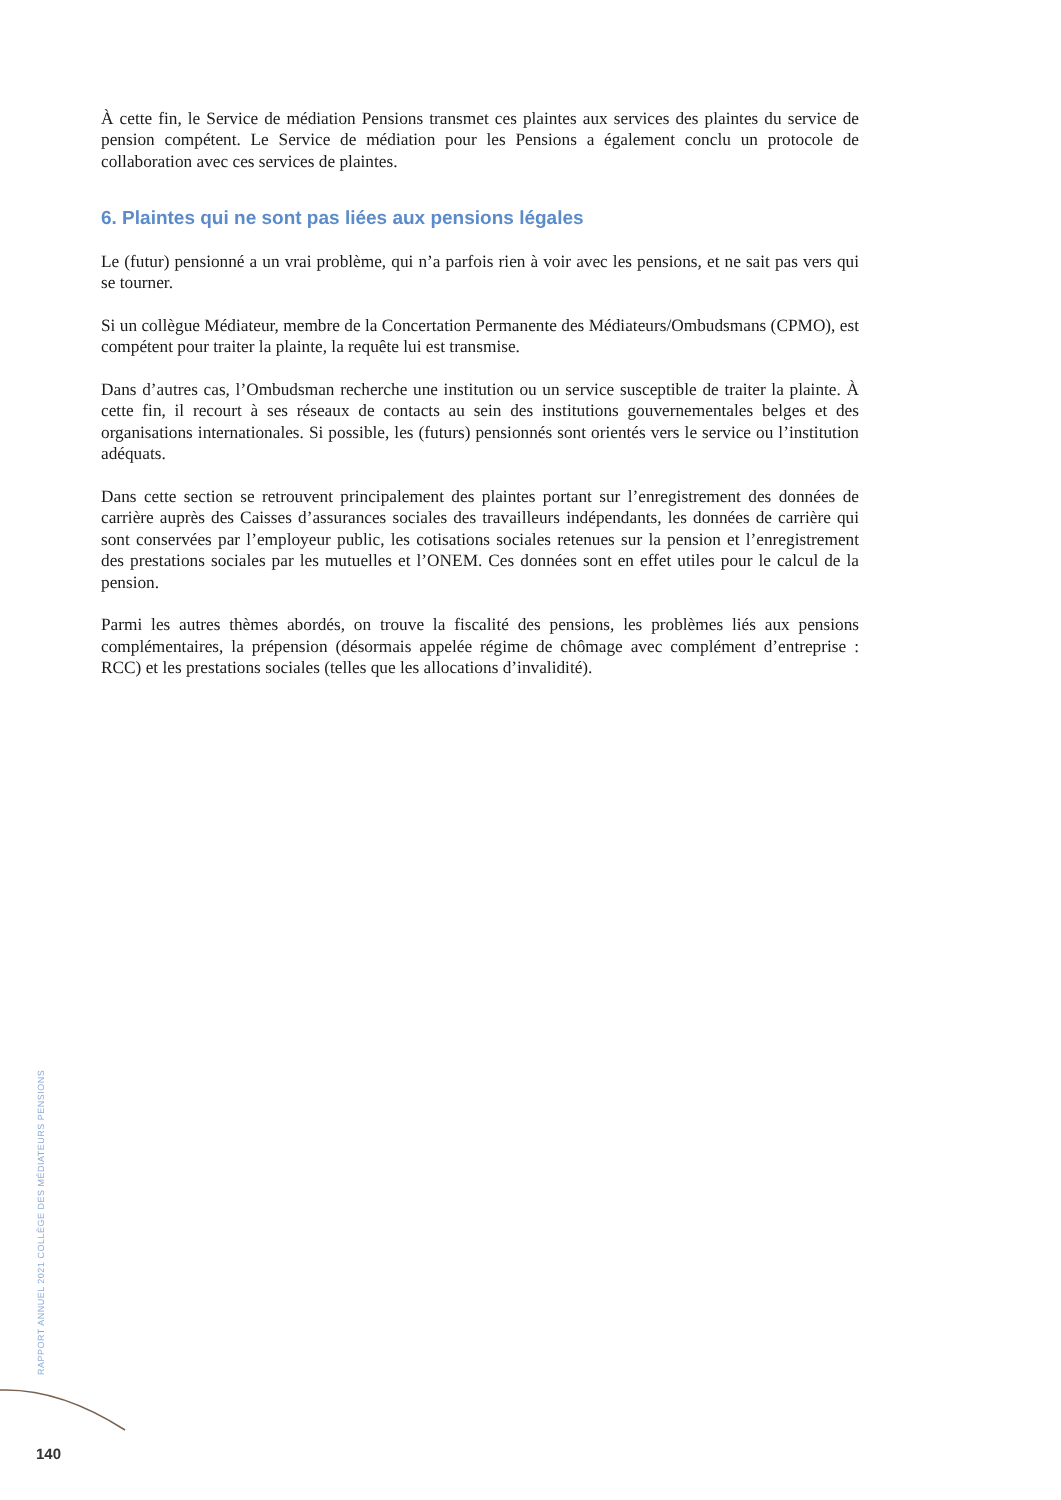À cette fin, le Service de médiation Pensions transmet ces plaintes aux services des plaintes du service de pension compétent. Le Service de médiation pour les Pensions a également conclu un protocole de collaboration avec ces services de plaintes.
6. Plaintes qui ne sont pas liées aux pensions légales
Le (futur) pensionné a un vrai problème, qui n’a parfois rien à voir avec les pensions, et ne sait pas vers qui se tourner.
Si un collègue Médiateur, membre de la Concertation Permanente des Médiateurs/Ombudsmans (CPMO), est compétent pour traiter la plainte, la requête lui est transmise.
Dans d’autres cas, l’Ombudsman recherche une institution ou un service susceptible de traiter la plainte. À cette fin, il recourt à ses réseaux de contacts au sein des institutions gouvernementales belges et des organisations internationales. Si possible, les (futurs) pensionnés sont orientés vers le service ou l’institution adéquats.
Dans cette section se retrouvent principalement des plaintes portant sur l’enregistrement des données de carrière auprès des Caisses d’assurances sociales des travailleurs indépendants, les données de carrière qui sont conservées par l’employeur public, les cotisations sociales retenues sur la pension et l’enregistrement des prestations sociales par les mutuelles et l’ONEM. Ces données sont en effet utiles pour le calcul de la pension.
Parmi les autres thèmes abordés, on trouve la fiscalité des pensions, les problèmes liés aux pensions complémentaires, la prépension (désormais appelée régime de chômage avec complément d’entreprise : RCC) et les prestations sociales (telles que les allocations d’invalidité).
RAPPORT ANNUEL 2021 COLLÈGE DES MÉDIATEURS PENSIONS
140